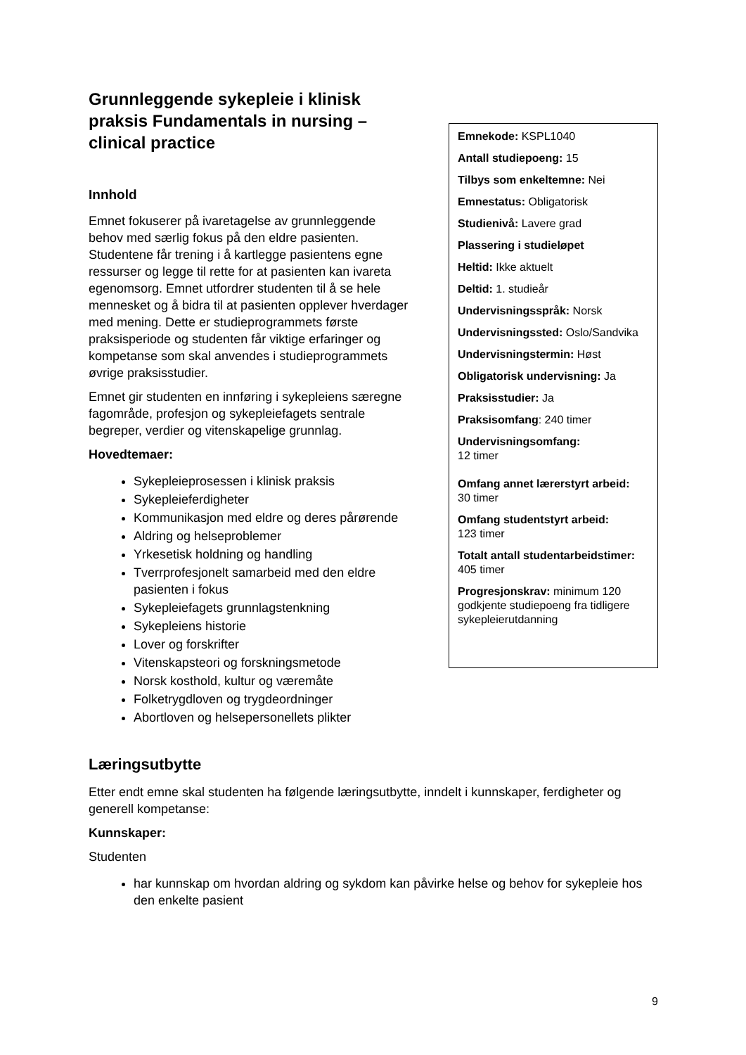Grunnleggende sykepleie i klinisk praksis Fundamentals in nursing – clinical practice
Innhold
Emnet fokuserer på ivaretagelse av grunnleggende behov med særlig fokus på den eldre pasienten. Studentene får trening i å kartlegge pasientens egne ressurser og legge til rette for at pasienten kan ivareta egenomsorg. Emnet utfordrer studenten til å se hele mennesket og å bidra til at pasienten opplever hverdager med mening. Dette er studieprogrammets første praksisperiode og studenten får viktige erfaringer og kompetanse som skal anvendes i studieprogrammets øvrige praksisstudier.
Emnet gir studenten en innføring i sykepleiens særegne fagområde, profesjon og sykepleiefagets sentrale begreper, verdier og vitenskapelige grunnlag.
Hovedtemaer:
Sykepleieprosessen i klinisk praksis
Sykepleieferdigheter
Kommunikasjon med eldre og deres pårørende
Aldring og helseproblemer
Yrkesetisk holdning og handling
Tverrprofesjonelt samarbeid med den eldre pasienten i fokus
Sykepleiefagets grunnlagstenkning
Sykepleiens historie
Lover og forskrifter
Vitenskapsteori og forskningsmetode
Norsk kosthold, kultur og væremåte
Folketrygdloven og trygdeordninger
Abortloven og helsepersonellets plikter
Emnekode: KSPL1040
Antall studiepoeng: 15
Tilbys som enkeltemne: Nei
Emnestatus: Obligatorisk
Studienivå: Lavere grad
Plassering i studieløpet
Heltid: Ikke aktuelt
Deltid: 1. studieår
Undervisningsspråk: Norsk
Undervisningssted: Oslo/Sandvika
Undervisningstermin: Høst
Obligatorisk undervisning: Ja
Praksisstudier: Ja
Praksisomfang: 240 timer
Undervisningsomfang:
12 timer
Omfang annet lærerstyrt arbeid:
30 timer
Omfang studentstyrt arbeid:
123 timer
Totalt antall studentarbeidstimer:
405 timer
Progresjonskrav: minimum 120 godkjente studiepoeng fra tidligere sykepleierutdanning
Læringsutbytte
Etter endt emne skal studenten ha følgende læringsutbytte, inndelt i kunnskaper, ferdigheter og generell kompetanse:
Kunnskaper:
Studenten
har kunnskap om hvordan aldring og sykdom kan påvirke helse og behov for sykepleie hos den enkelte pasient
9